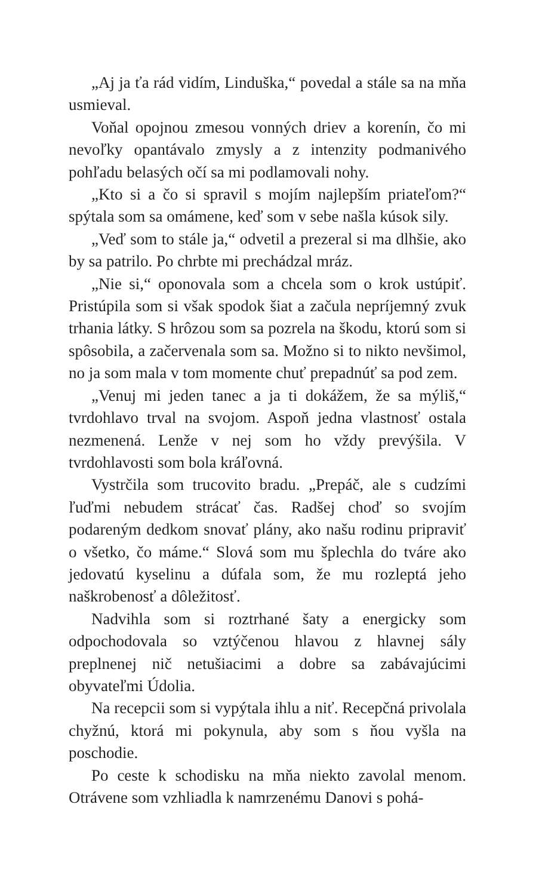„Aj ja ťa rád vidím, Linduška,“ povedal a stále sa na mňa usmieval.
Voňal opojnou zmesou vonných driev a korenín, čo mi nevoľky opantávalo zmysly a z intenzity podmanivého pohľadu belasých očí sa mi podlamovali nohy.
„Kto si a čo si spravil s mojím najlepším priateľom?“ spýtala som sa omámene, keď som v sebe našla kúsok sily.
„Veď som to stále ja,“ odvetil a prezeral si ma dlhšie, ako by sa patrilo. Po chrbte mi prechádzal mráz.
„Nie si,“ oponovala som a chcela som o krok ustúpiť. Pristúpila som si však spodok šiat a začula nepríjemný zvuk trhania látky. S hrôzou som sa pozrela na škodu, ktorú som si spôsobila, a začervenala som sa. Možno si to nikto nevšimol, no ja som mala v tom momente chuť prepadnúť sa pod zem.
„Venuj mi jeden tanec a ja ti dokážem, že sa mýliš,“ tvrdohlavo trval na svojom. Aspoň jedna vlastnosť ostala nezmenená. Lenže v nej som ho vždy prevýšila. V tvrdohlavosti som bola kráľovná.
Vystrčila som trucovito bradu. „Prepáč, ale s cudzími ľuďmi nebudem strácať čas. Radšej choď so svojím podareným dedkom snovať plány, ako našu rodinu pripraviť o všetko, čo máme.“ Slová som mu šplechla do tváre ako jedovatú kyselinu a dúfala som, že mu rozleptá jeho naškrobenosť a dôležitosť.
Nadvihla som si roztrhané šaty a energicky som odpochodovala so vztýčenou hlavou z hlavnej sály preplnenej nič netušiacimi a dobre sa zabávajúcimi obyvateľmi Údolia.
Na recepcii som si vypýtala ihlu a niť. Recepčná privolala chyžnú, ktorá mi pokynula, aby som s ňou vyšla na poschodie.
Po ceste k schodisku na mňa niekto zavolal menom. Otrávene som vzhliadla k namrzenému Danovi s pohá-